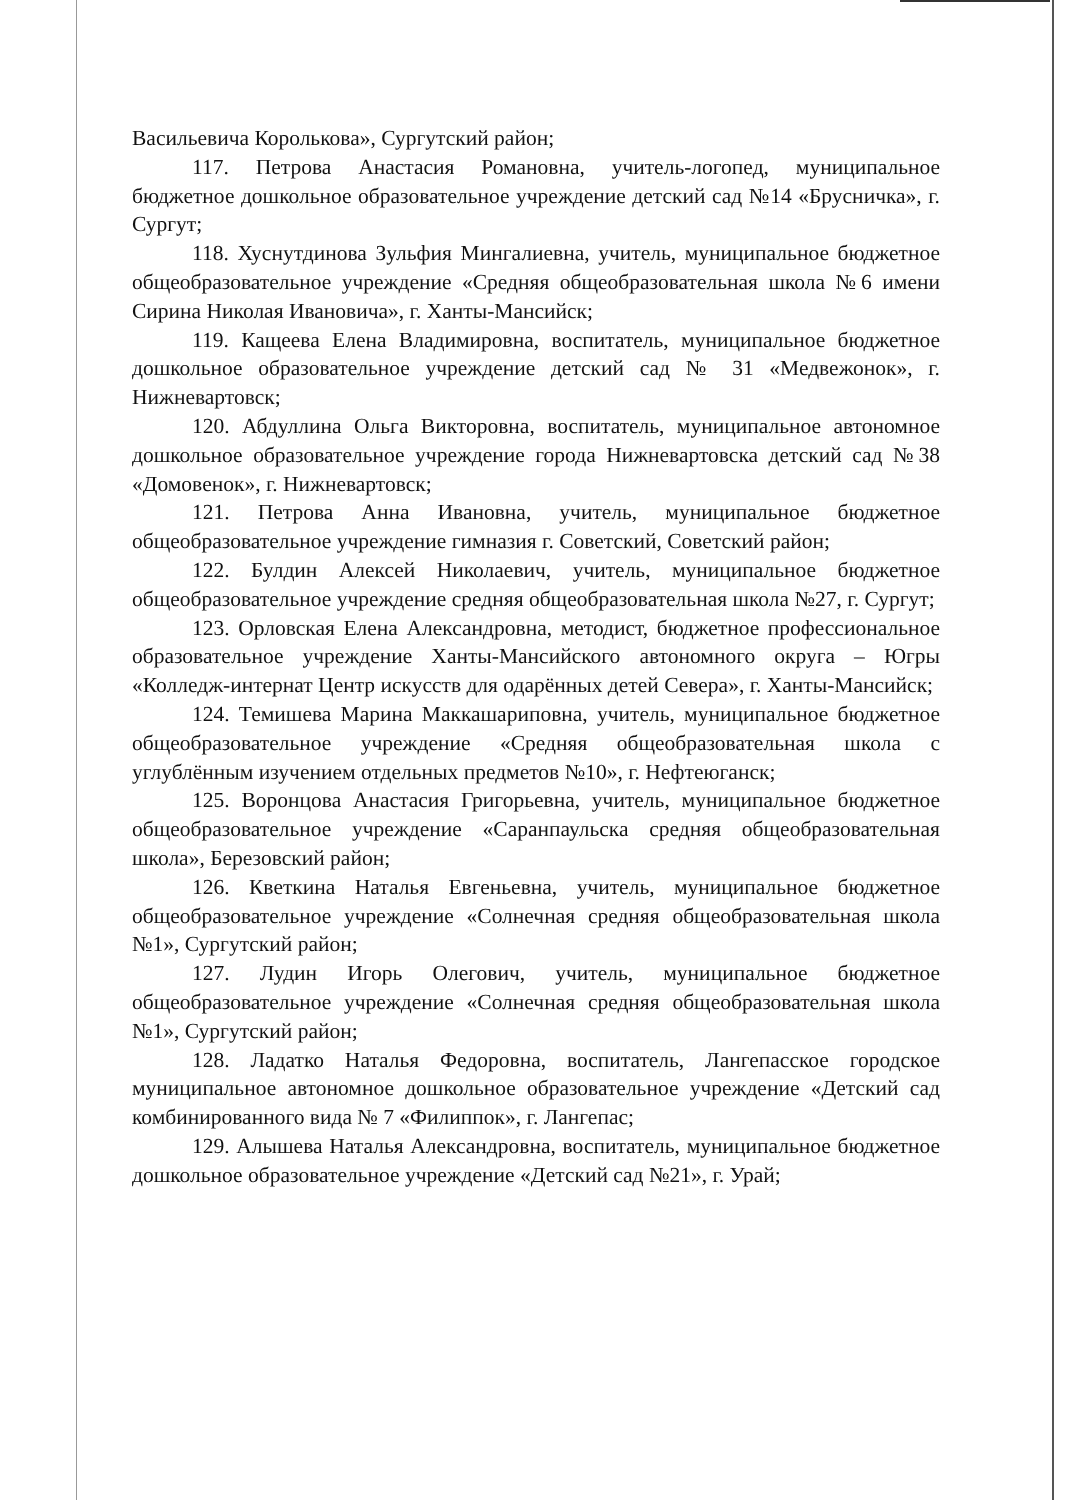Васильевича Королькова», Сургутский район;
117. Петрова Анастасия Романовна, учитель-логопед, муниципальное бюджетное дошкольное образовательное учреждение детский сад №14 «Брусничка», г. Сургут;
118. Хуснутдинова Зульфия Мингалиевна, учитель, муниципальное бюджетное общеобразовательное учреждение «Средняя общеобразовательная школа №6 имени Сирина Николая Ивановича», г. Ханты-Мансийск;
119. Кащеева Елена Владимировна, воспитатель, муниципальное бюджетное дошкольное образовательное учреждение детский сад № 31 «Медвежонок», г. Нижневартовск;
120. Абдуллина Ольга Викторовна, воспитатель, муниципальное автономное дошкольное образовательное учреждение города Нижневартовска детский сад №38 «Домовенок», г. Нижневартовск;
121. Петрова Анна Ивановна, учитель, муниципальное бюджетное общеобразовательное учреждение гимназия г. Советский, Советский район;
122. Булдин Алексей Николаевич, учитель, муниципальное бюджетное общеобразовательное учреждение средняя общеобразовательная школа №27, г. Сургут;
123. Орловская Елена Александровна, методист, бюджетное профессиональное образовательное учреждение Ханты-Мансийского автономного округа – Югры «Колледж-интернат Центр искусств для одарённых детей Севера», г. Ханты-Мансийск;
124. Темишева Марина Маккашариповна, учитель, муниципальное бюджетное общеобразовательное учреждение «Средняя общеобразовательная школа с углублённым изучением отдельных предметов №10», г. Нефтеюганск;
125. Воронцова Анастасия Григорьевна, учитель, муниципальное бюджетное общеобразовательное учреждение «Саранпаульска средняя общеобразовательная школа», Березовский район;
126. Кветкина Наталья Евгеньевна, учитель, муниципальное бюджетное общеобразовательное учреждение «Солнечная средняя общеобразовательная школа №1», Сургутский район;
127. Лудин Игорь Олегович, учитель, муниципальное бюджетное общеобразовательное учреждение «Солнечная средняя общеобразовательная школа №1», Сургутский район;
128. Ладатко Наталья Федоровна, воспитатель, Лангепасское городское муниципальное автономное дошкольное образовательное учреждение «Детский сад комбинированного вида № 7 «Филиппок», г. Лангепас;
129. Алышева Наталья Александровна, воспитатель, муниципальное бюджетное дошкольное образовательное учреждение «Детский сад №21», г. Урай;